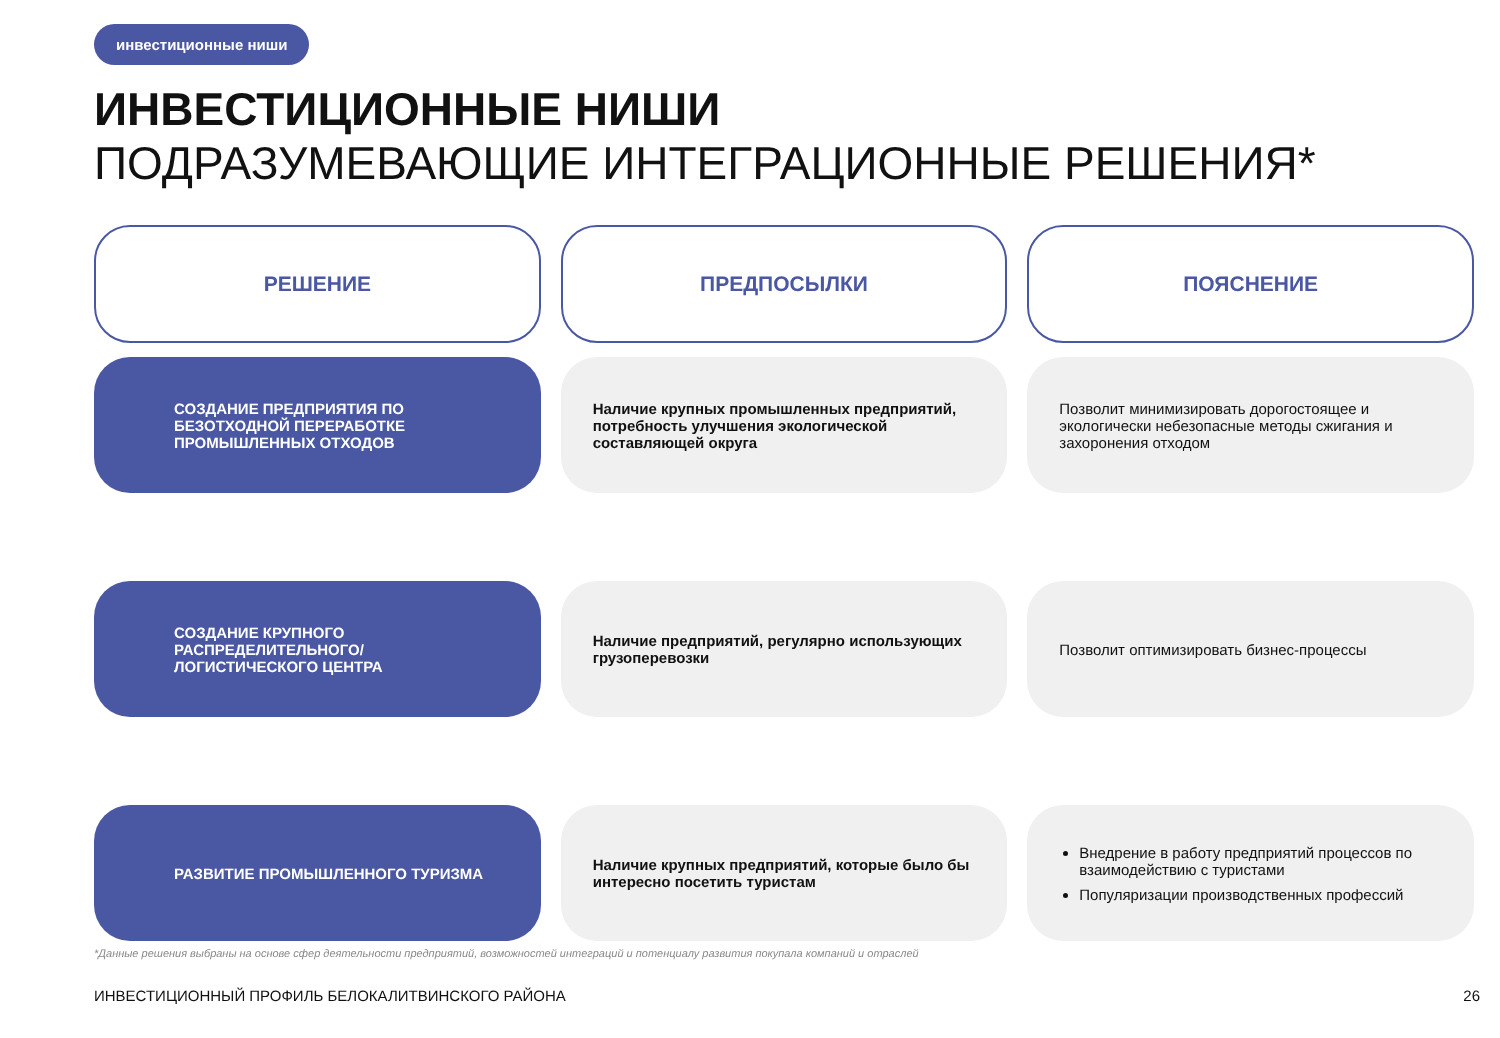инвестиционные ниши
ИНВЕСТИЦИОННЫЕ НИШИ
ПОДРАЗУМЕВАЮЩИЕ ИНТЕГРАЦИОННЫЕ РЕШЕНИЯ*
| РЕШЕНИЕ | ПРЕДПОСЫЛКИ | ПОЯСНЕНИЕ |
| --- | --- | --- |
| СОЗДАНИЕ ПРЕДПРИЯТИЯ ПО БЕЗОТХОДНОЙ ПЕРЕРАБОТКЕ ПРОМЫШЛЕННЫХ ОТХОДОВ | Наличие крупных промышленных предприятий, потребность улучшения экологической составляющей округа | Позволит минимизировать дорогостоящее и экологически небезопасные методы сжигания и захоронения отходом |
| СОЗДАНИЕ КРУПНОГО РАСПРЕДЕЛИТЕЛЬНОГО/ ЛОГИСТИЧЕСКОГО ЦЕНТРА | Наличие предприятий, регулярно использующих грузоперевозки | Позволит оптимизировать бизнес-процессы |
| РАЗВИТИЕ ПРОМЫШЛЕННОГО ТУРИЗМА | Наличие крупных предприятий, которые было бы интересно посетить туристам | Внедрение в работу предприятий процессов по взаимодействию с туристами Популяризации производственных профессий |
*Данные решения выбраны на основе сфер деятельности предприятий, возможностей интеграций и потенциалу развития покупала компаний и отраслей
ИНВЕСТИЦИОННЫЙ ПРОФИЛЬ БЕЛОКАЛИТВИНСКОГО РАЙОНА 26